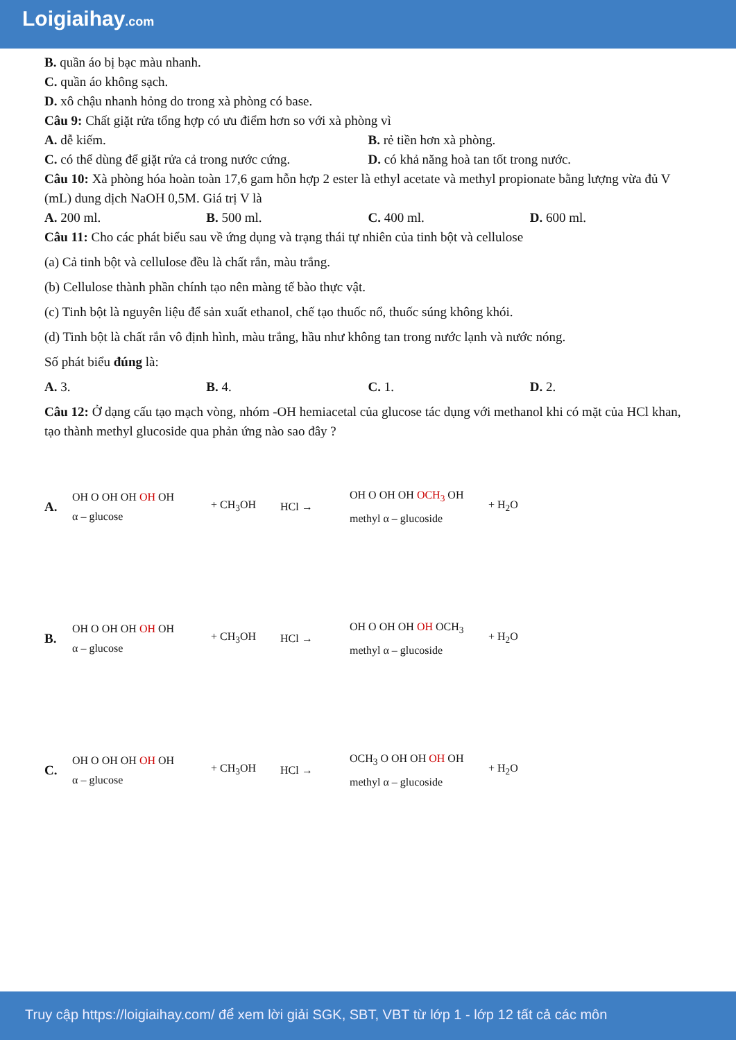Loigiaihay.com
B. quần áo bị bạc màu nhanh.
C. quần áo không sạch.
D. xô chậu nhanh hỏng do trong xà phòng có base.
Câu 9: Chất giặt rửa tổng hợp có ưu điểm hơn so với xà phòng vì
A. dễ kiếm. B. rẻ tiền hơn xà phòng.
C. có thể dùng để giặt rửa cả trong nước cứng. D. có khả năng hoà tan tốt trong nước.
Câu 10: Xà phòng hóa hoàn toàn 17,6 gam hỗn hợp 2 ester là ethyl acetate và methyl propionate bằng lượng vừa đủ V (mL) dung dịch NaOH 0,5M. Giá trị V là
A. 200 ml. B. 500 ml. C. 400 ml. D. 600 ml.
Câu 11: Cho các phát biểu sau về ứng dụng và trạng thái tự nhiên của tinh bột và cellulose
(a) Cả tinh bột và cellulose đều là chất rắn, màu trắng.
(b) Cellulose thành phần chính tạo nên màng tế bào thực vật.
(c) Tinh bột là nguyên liệu để sản xuất ethanol, chế tạo thuốc nổ, thuốc súng không khói.
(d) Tinh bột là chất rắn vô định hình, màu trắng, hầu như không tan trong nước lạnh và nước nóng.
Số phát biểu đúng là:
A. 3. B. 4. C. 1. D. 2.
Câu 12: Ở dạng cấu tạo mạch vòng, nhóm -OH hemiacetal của glucose tác dụng với methanol khi có mặt của HCl khan, tạo thành methyl glucoside qua phản ứng nào sao đây ?
A.
OH O OH OH OH OH
α – glucose
+ CH<sub>3</sub>OH HCl →
OH O OH OH OCH<sub>3</sub> OH
methyl α – glucoside
+ H<sub>2</sub>O
B.
OH O OH OH OH OH
α – glucose
+ CH<sub>3</sub>OH HCl →
OH O OH OH OH OCH<sub>3</sub>
methyl α – glucoside
+ H<sub>2</sub>O
C.
OH O OH OH OH OH
α – glucose
+ CH<sub>3</sub>OH HCl →
OCH<sub>3</sub> O OH OH OH OH
methyl α – glucoside
+ H<sub>2</sub>O
Truy cập https://loigiaihay.com/ để xem lời giải SGK, SBT, VBT từ lớp 1 - lớp 12 tất cả các môn